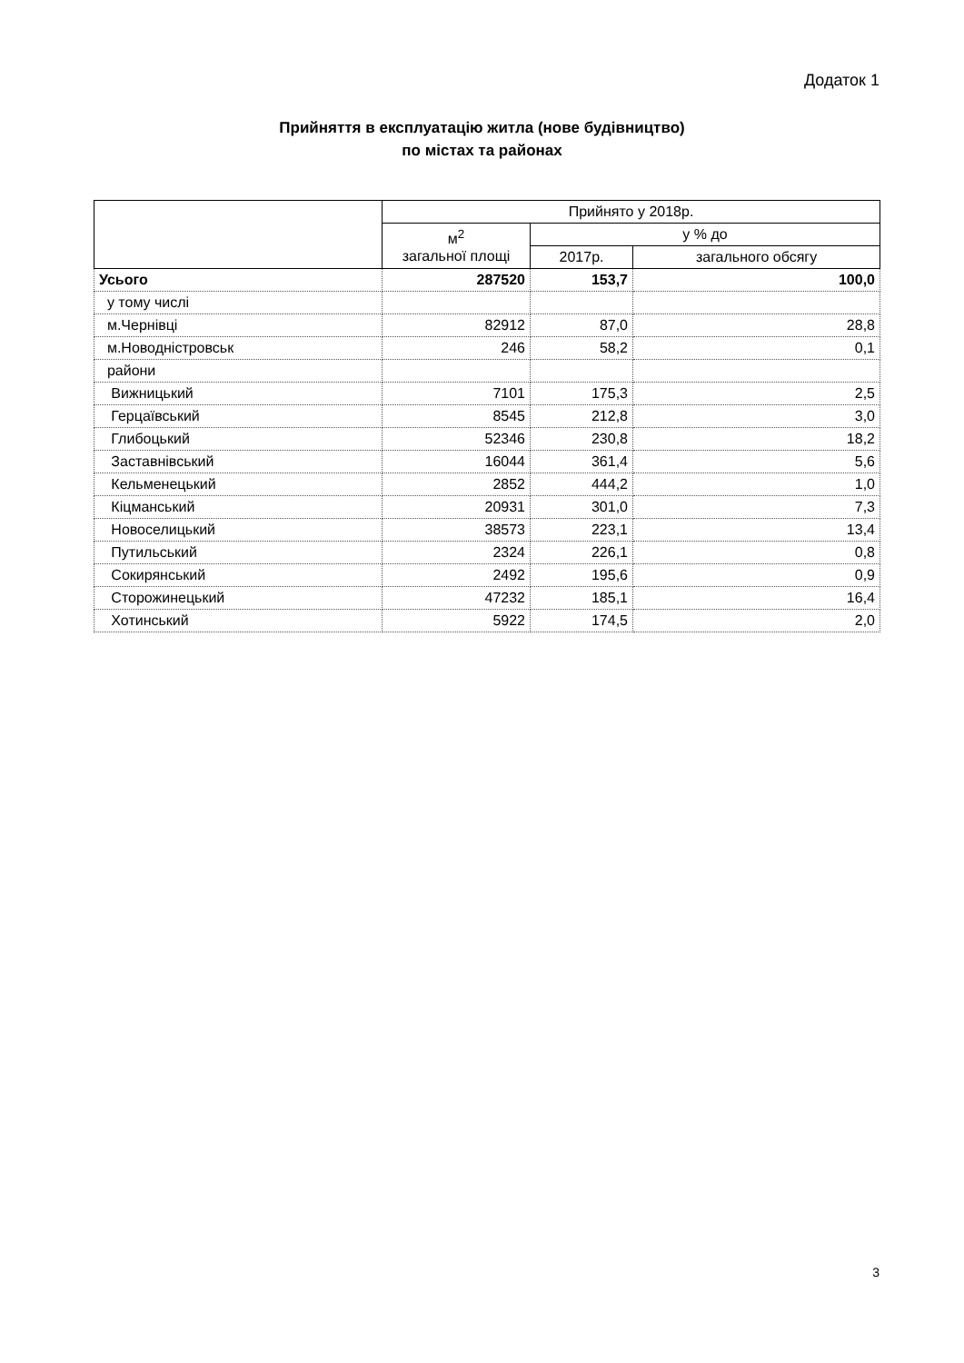Додаток 1
Прийняття в експлуатацію житла (нове будівництво)
по містах та районах
| | Прийнято у 2018р. | | |
| --- | --- | --- | --- |
| | м<sup>2</sup> загальної площі | у % до | |
| | | 2017р. | загального обсягу |
| Усього | 287520 | 153,7 | 100,0 |
| у тому числі | | | |
| м.Чернівці | 82912 | 87,0 | 28,8 |
| м.Новодністровськ | 246 | 58,2 | 0,1 |
| райони | | | |
| Вижницький | 7101 | 175,3 | 2,5 |
| Герцаївський | 8545 | 212,8 | 3,0 |
| Глибоцький | 52346 | 230,8 | 18,2 |
| Заставнівський | 16044 | 361,4 | 5,6 |
| Кельменецький | 2852 | 444,2 | 1,0 |
| Кіцманський | 20931 | 301,0 | 7,3 |
| Новоселицький | 38573 | 223,1 | 13,4 |
| Путильський | 2324 | 226,1 | 0,8 |
| Сокирянський | 2492 | 195,6 | 0,9 |
| Сторожинецький | 47232 | 185,1 | 16,4 |
| Хотинський | 5922 | 174,5 | 2,0 |
3